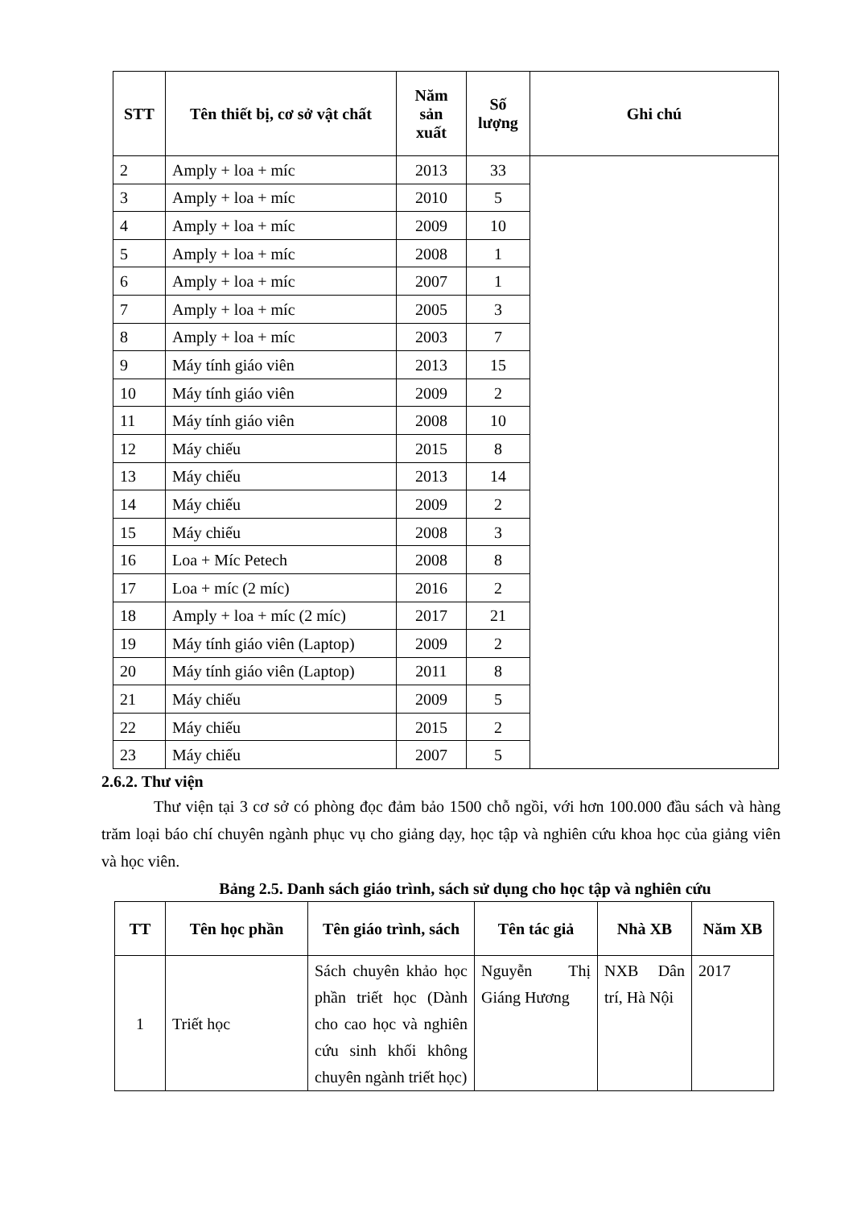| STT | Tên thiết bị, cơ sở vật chất | Năm sản xuất | Số lượng | Ghi chú |
| --- | --- | --- | --- | --- |
| 2 | Amply + loa + míc | 2013 | 33 | |
| 3 | Amply + loa + míc | 2010 | 5 | |
| 4 | Amply + loa + míc | 2009 | 10 | |
| 5 | Amply + loa + míc | 2008 | 1 | |
| 6 | Amply + loa + míc | 2007 | 1 | |
| 7 | Amply + loa + míc | 2005 | 3 | |
| 8 | Amply + loa + míc | 2003 | 7 | |
| 9 | Máy tính giáo viên | 2013 | 15 | |
| 10 | Máy tính giáo viên | 2009 | 2 | |
| 11 | Máy tính giáo viên | 2008 | 10 | |
| 12 | Máy chiếu | 2015 | 8 | |
| 13 | Máy chiếu | 2013 | 14 | |
| 14 | Máy chiếu | 2009 | 2 | |
| 15 | Máy chiếu | 2008 | 3 | |
| 16 | Loa + Míc Petech | 2008 | 8 | |
| 17 | Loa + míc (2 míc) | 2016 | 2 | |
| 18 | Amply + loa + míc (2 míc) | 2017 | 21 | |
| 19 | Máy tính giáo viên (Laptop) | 2009 | 2 | |
| 20 | Máy tính giáo viên (Laptop) | 2011 | 8 | |
| 21 | Máy chiếu | 2009 | 5 | |
| 22 | Máy chiếu | 2015 | 2 | |
| 23 | Máy chiếu | 2007 | 5 | |
2.6.2. Thư viện
Thư viện tại 3 cơ sở có phòng đọc đảm bảo 1500 chỗ ngồi, với hơn 100.000 đầu sách và hàng trăm loại báo chí chuyên ngành phục vụ cho giảng dạy, học tập và nghiên cứu khoa học của giảng viên và học viên.
Bảng 2.5. Danh sách giáo trình, sách sử dụng cho học tập và nghiên cứu
| TT | Tên học phần | Tên giáo trình, sách | Tên tác giả | Nhà XB | Năm XB |
| --- | --- | --- | --- | --- | --- |
| 1 | Triết học | Sách chuyên khảo học phần triết học (Dành cho cao học và nghiên cứu sinh khối không chuyên ngành triết học) | Nguyễn Thị Giáng Hương | NXB Dân trí, Hà Nội | 2017 |